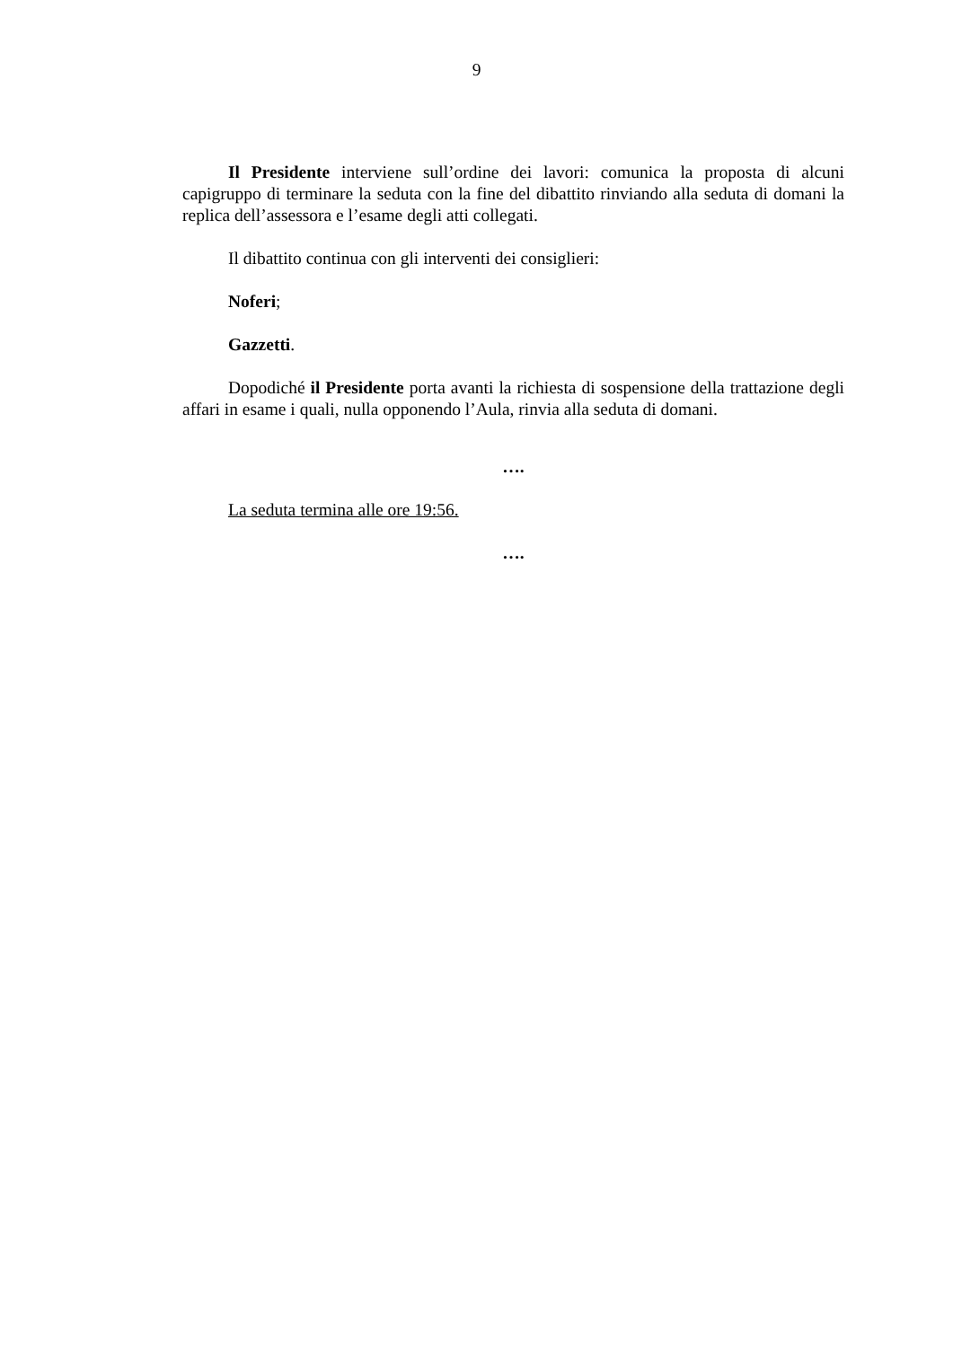9
Il Presidente interviene sull’ordine dei lavori: comunica la proposta di alcuni capigruppo di terminare la seduta con la fine del dibattito rinviando alla seduta di domani la replica dell’assessora e l’esame degli atti collegati.
Il dibattito continua con gli interventi dei consiglieri:
Noferi;
Gazzetti.
Dopodiché il Presidente porta avanti la richiesta di sospensione della trattazione degli affari in esame i quali, nulla opponendo l’Aula, rinvia alla seduta di domani.
….
La seduta termina alle ore 19:56.
….